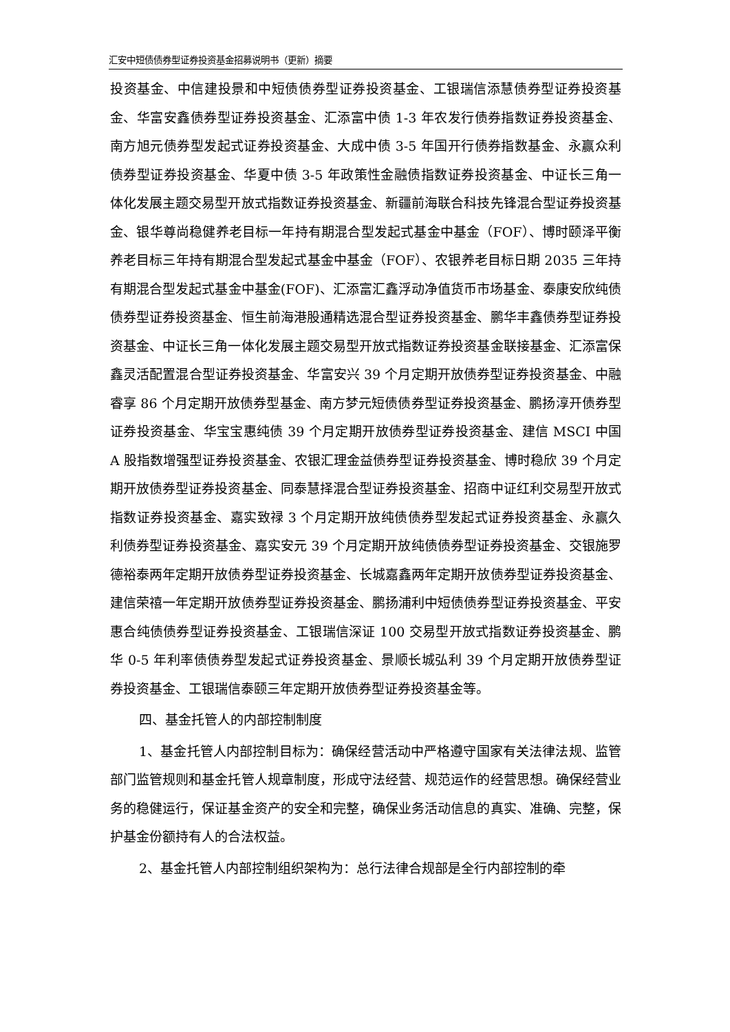汇安中短债债券型证券投资基金招募说明书（更新）摘要
投资基金、中信建投景和中短债债券型证券投资基金、工银瑞信添慧债券型证券投资基金、华富安鑫债券型证券投资基金、汇添富中债 1-3 年农发行债券指数证券投资基金、南方旭元债券型发起式证券投资基金、大成中债 3-5 年国开行债券指数基金、永赢众利债券型证券投资基金、华夏中债 3-5 年政策性金融债指数证券投资基金、中证长三角一体化发展主题交易型开放式指数证券投资基金、新疆前海联合科技先锋混合型证券投资基金、银华尊尚稳健养老目标一年持有期混合型发起式基金中基金（FOF）、博时颐泽平衡养老目标三年持有期混合型发起式基金中基金（FOF）、农银养老目标日期 2035 三年持有期混合型发起式基金中基金(FOF)、汇添富汇鑫浮动净值货币市场基金、泰康安欣纯债债券型证券投资基金、恒生前海港股通精选混合型证券投资基金、鹏华丰鑫债券型证券投资基金、中证长三角一体化发展主题交易型开放式指数证券投资基金联接基金、汇添富保鑫灵活配置混合型证券投资基金、华富安兴 39 个月定期开放债券型证券投资基金、中融睿享 86 个月定期开放债券型基金、南方梦元短债债券型证券投资基金、鹏扬淳开债券型证券投资基金、华宝宝惠纯债 39 个月定期开放债券型证券投资基金、建信 MSCI 中国 A 股指数增强型证券投资基金、农银汇理金益债券型证券投资基金、博时稳欣 39 个月定期开放债券型证券投资基金、同泰慧择混合型证券投资基金、招商中证红利交易型开放式指数证券投资基金、嘉实致禄 3 个月定期开放纯债债券型发起式证券投资基金、永赢久利债券型证券投资基金、嘉实安元 39 个月定期开放纯债债券型证券投资基金、交银施罗德裕泰两年定期开放债券型证券投资基金、长城嘉鑫两年定期开放债券型证券投资基金、建信荣禧一年定期开放债券型证券投资基金、鹏扬浦利中短债债券型证券投资基金、平安惠合纯债债券型证券投资基金、工银瑞信深证 100 交易型开放式指数证券投资基金、鹏华 0-5 年利率债债券型发起式证券投资基金、景顺长城弘利 39 个月定期开放债券型证券投资基金、工银瑞信泰颐三年定期开放债券型证券投资基金等。
四、基金托管人的内部控制制度
1、基金托管人内部控制目标为：确保经营活动中严格遵守国家有关法律法规、监管部门监管规则和基金托管人规章制度，形成守法经营、规范运作的经营思想。确保经营业务的稳健运行，保证基金资产的安全和完整，确保业务活动信息的真实、准确、完整，保护基金份额持有人的合法权益。
2、基金托管人内部控制组织架构为：总行法律合规部是全行内部控制的牵